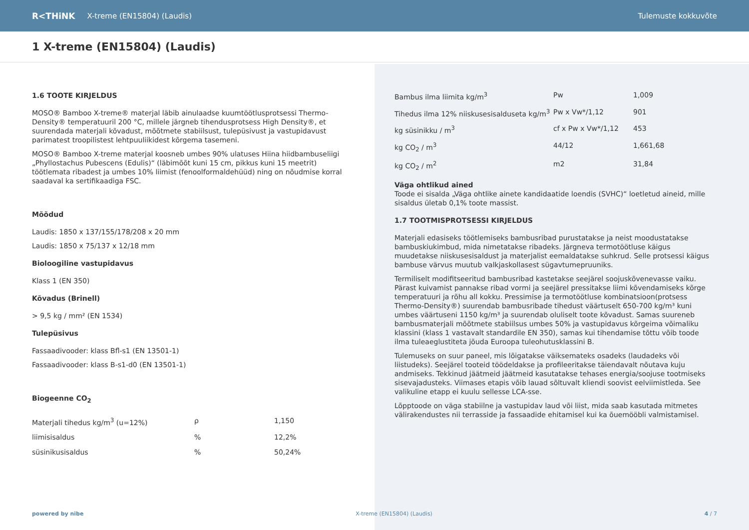R<THiNK X-treme (EN15804) (Laudis) Tulemuste kokkuvõte
1 X-treme (EN15804) (Laudis)
1.6 TOOTE KIRJELDUS
MOSO® Bamboo X-treme® materjal läbib ainulaadse kuumtöötlusprotsessi Thermo-Density® temperatuuril 200 °C, millele järgneb tihendusprotsess High Density®, et suurendada materjali kõvadust, mõõtmete stabiilsust, tulepüsivust ja vastupidavust parimatest troopilistest lehtpuuliikidest kõrgema tasemeni.
MOSO® Bamboo X-treme materjal koosneb umbes 90% ulatuses Hiina hiidbambuseliigi „Phyllostachus Pubescens (Edulis)“ (läbimõõt kuni 15 cm, pikkus kuni 15 meetrit) töötlemata ribadest ja umbes 10% liimist (fenoolformaldehüüd) ning on nõudmise korral saadaval ka sertifikaadiga FSC.
Mõõdud
Laudis: 1850 x 137/155/178/208 x 20 mm
Laudis: 1850 x 75/137 x 12/18 mm
Bioloogiline vastupidavus
Klass 1 (EN 350)
Kõvadus (Brinell)
> 9,5 kg / mm² (EN 1534)
Tulepüsivus
Fassaadivooder: klass Bfl-s1 (EN 13501-1)
Fassaadivooder: klass B-s1-d0 (EN 13501-1)
Biogeenne CO<sub>2</sub>
| Materjali tihedus kg/m<sup>3</sup> (u=12%) | ρ | 1,150 |
| liimisisaldus | % | 12,2% |
| süsinikusisaldus | % | 50,24% |
| Bambus ilma liimita kg/m<sup>3</sup> | Pw | 1,009 |
| Tihedus ilma 12% niiskusesisalduseta kg/m<sup>3</sup> | Pw x Vw*/1,12 | 901 |
| kg süsinikku / m<sup>3</sup> | cf x Pw x Vw*/1,12 | 453 |
| kg CO<sub>2</sub> / m<sup>3</sup> | 44/12 | 1,661,68 |
| kg CO<sub>2</sub> / m<sup>2</sup> | m2 | 31,84 |
Väga ohtlikud ained
Toode ei sisalda „Väga ohtlike ainete kandidaatide loendis (SVHC)“ loetletud aineid, mille sisaldus ületab 0,1% toote massist.
1.7 TOOTMISPROTSESSI KIRJELDUS
Materjali edasiseks töötlemiseks bambusribad purustatakse ja neist moodustatakse bambuskiukimbud, mida nimetatakse ribadeks. Järgneva termotöötluse käigus muudetakse niiskusesisaldust ja materjalist eemaldatakse suhkrud. Selle protsessi käigus bambuse värvus muutub valkjaskollasest sügavtumepruuniks.
Termiliselt modifitseeritud bambusribad kastetakse seejärel soojuskõvenevasse vaiku. Pärast kuivamist pannakse ribad vormi ja seejärel pressitakse liimi kõvendamiseks kõrge temperatuuri ja rõhu all kokku. Pressimise ja termotöötluse kombinatsioon(protsess Thermo-Density®) suurendab bambusribade tihedust väärtuselt 650-700 kg/m³ kuni umbes väärtuseni 1150 kg/m³ ja suurendab oluliselt toote kõvadust. Samas suureneb bambusmaterjali mõõtmete stabiilsus umbes 50% ja vastupidavus kõrgeima võimaliku klassini (klass 1 vastavalt standardile EN 350), samas kui tihendamise tõttu võib toode ilma tuleaeglustiteta jõuda Euroopa tuleohutusklassini B.
Tulemuseks on suur paneel, mis lõigatakse väiksemateks osadeks (laudadeks või liistudeks). Seejärel tooteid töödeldakse ja profileeritakse täiendavalt nõutava kuju andmiseks. Tekkinud jäätmeid jäätmeid kasutatakse tehases energia/soojuse tootmiseks sisevajadusteks. Viimases etapis võib lauad sõltuvalt kliendi soovist eelviimistleda. See valikuline etapp ei kuulu sellesse LCA-sse.
Lõpptoode on väga stabiilne ja vastupidav laud või liist, mida saab kasutada mitmetes välirakendustes nii terrasside ja fassaadide ehitamisel kui ka õuemööbli valmistamisel.
powered by nibe X-treme (EN15804) (Laudis) 4 / 7